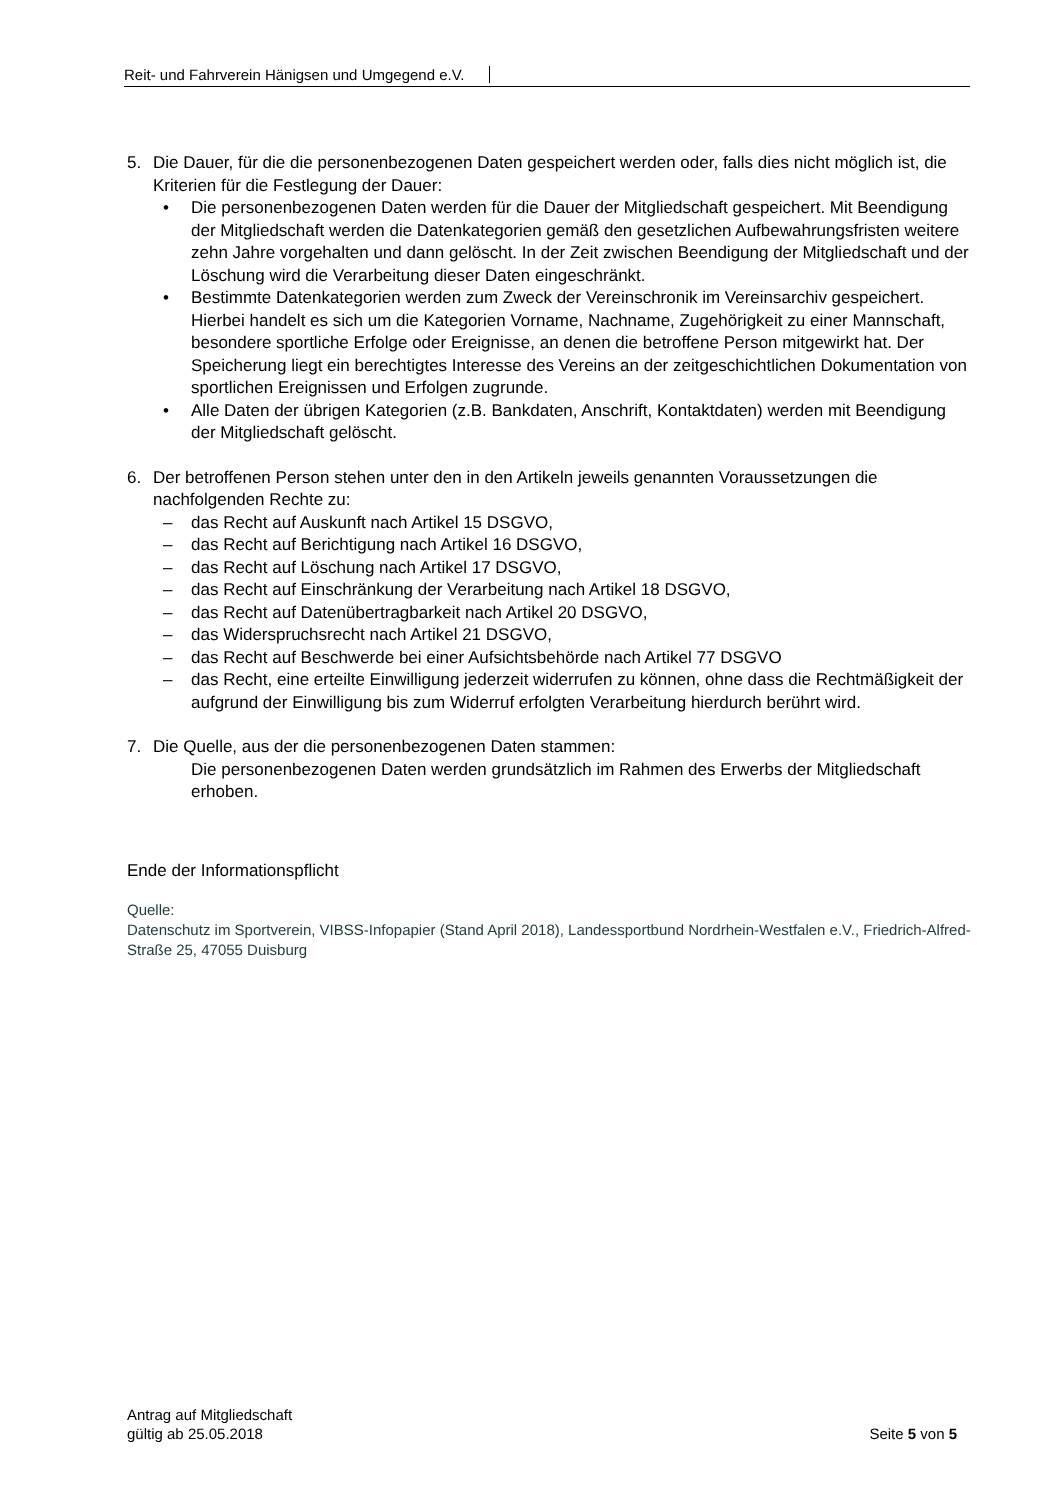Reit- und Fahrverein Hänigsen und Umgegend e.V.
5. Die Dauer, für die die personenbezogenen Daten gespeichert werden oder, falls dies nicht möglich ist, die Kriterien für die Festlegung der Dauer:
• Die personenbezogenen Daten werden für die Dauer der Mitgliedschaft gespeichert. Mit Beendigung der Mitgliedschaft werden die Datenkategorien gemäß den gesetzlichen Aufbewahrungsfristen weitere zehn Jahre vorgehalten und dann gelöscht. In der Zeit zwischen Beendigung der Mitgliedschaft und der Löschung wird die Verarbeitung dieser Daten eingeschränkt.
• Bestimmte Datenkategorien werden zum Zweck der Vereinschronik im Vereinsarchiv gespeichert. Hierbei handelt es sich um die Kategorien Vorname, Nachname, Zugehörigkeit zu einer Mannschaft, besondere sportliche Erfolge oder Ereignisse, an denen die betroffene Person mitgewirkt hat. Der Speicherung liegt ein berechtigtes Interesse des Vereins an der zeitgeschichtlichen Dokumentation von sportlichen Ereignissen und Erfolgen zugrunde.
• Alle Daten der übrigen Kategorien (z.B. Bankdaten, Anschrift, Kontaktdaten) werden mit Beendigung der Mitgliedschaft gelöscht.
6. Der betroffenen Person stehen unter den in den Artikeln jeweils genannten Voraussetzungen die nachfolgenden Rechte zu:
– das Recht auf Auskunft nach Artikel 15 DSGVO,
– das Recht auf Berichtigung nach Artikel 16 DSGVO,
– das Recht auf Löschung nach Artikel 17 DSGVO,
– das Recht auf Einschränkung der Verarbeitung nach Artikel 18 DSGVO,
– das Recht auf Datenübertragbarkeit nach Artikel 20 DSGVO,
– das Widerspruchsrecht nach Artikel 21 DSGVO,
– das Recht auf Beschwerde bei einer Aufsichtsbehörde nach Artikel 77 DSGVO
– das Recht, eine erteilte Einwilligung jederzeit widerrufen zu können, ohne dass die Rechtmäßigkeit der aufgrund der Einwilligung bis zum Widerruf erfolgten Verarbeitung hierdurch berührt wird.
7. Die Quelle, aus der die personenbezogenen Daten stammen:
Die personenbezogenen Daten werden grundsätzlich im Rahmen des Erwerbs der Mitgliedschaft erhoben.
Ende der Informationspflicht
Quelle:
Datenschutz im Sportverein, VIBSS-Infopapier (Stand April 2018), Landessportbund Nordrhein-Westfalen e.V., Friedrich-Alfred-Straße 25, 47055 Duisburg
Antrag auf Mitgliedschaft
gültig ab 25.05.2018
Seite 5 von 5